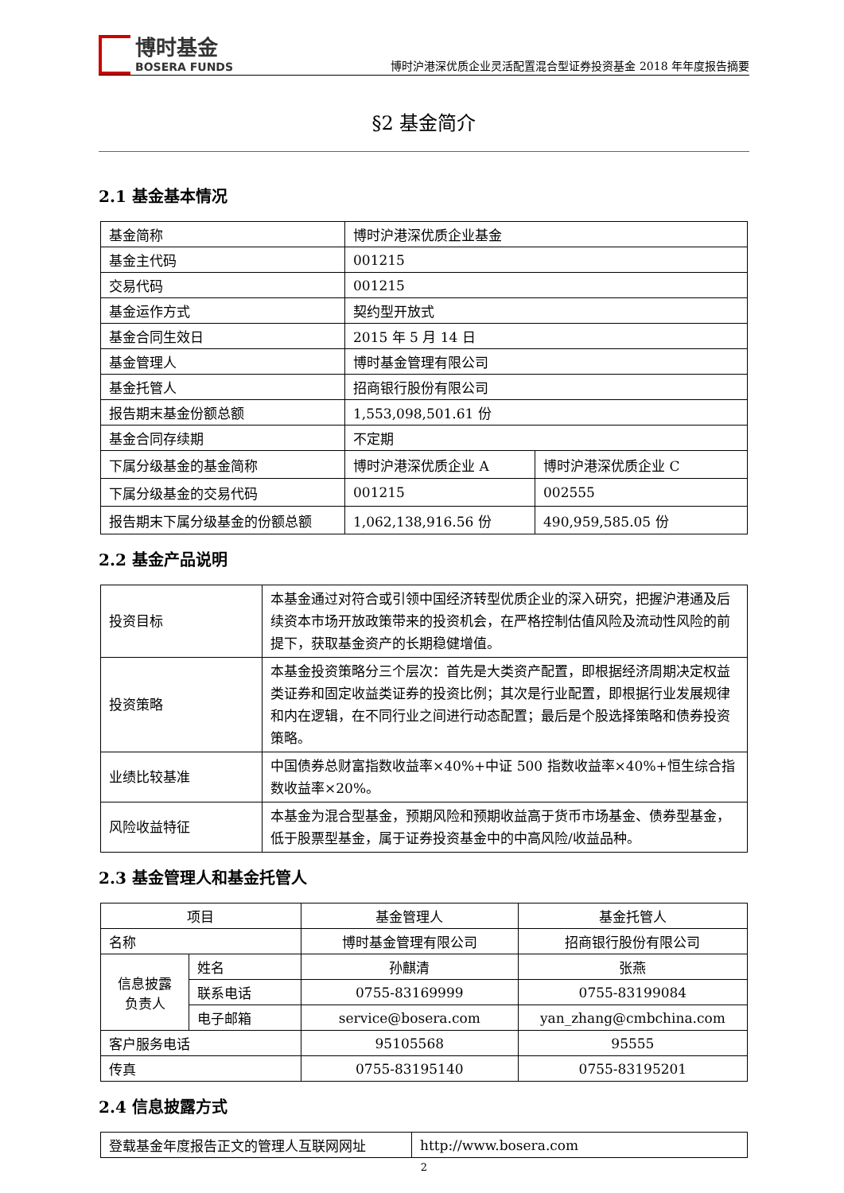博时基金
BOSERA FUNDS
博时沪港深优质企业灵活配置混合型证券投资基金 2018 年年度报告摘要
§2 基金简介
2.1 基金基本情况
| 基金简称 | 博时沪港深优质企业基金 | |
| 基金主代码 | 001215 | |
| 交易代码 | 001215 | |
| 基金运作方式 | 契约型开放式 | |
| 基金合同生效日 | 2015 年 5 月 14 日 | |
| 基金管理人 | 博时基金管理有限公司 | |
| 基金托管人 | 招商银行股份有限公司 | |
| 报告期末基金份额总额 | 1,553,098,501.61 份 | |
| 基金合同存续期 | 不定期 | |
| 下属分级基金的基金简称 | 博时沪港深优质企业 A | 博时沪港深优质企业 C |
| 下属分级基金的交易代码 | 001215 | 002555 |
| 报告期末下属分级基金的份额总额 | 1,062,138,916.56 份 | 490,959,585.05 份 |
2.2 基金产品说明
| 投资目标 | 本基金通过对符合或引领中国经济转型优质企业的深入研究，把握沪港通及后续资本市场开放政策带来的投资机会，在严格控制估值风险及流动性风险的前提下，获取基金资产的长期稳健增值。 |
| 投资策略 | 本基金投资策略分三个层次：首先是大类资产配置，即根据经济周期决定权益类证券和固定收益类证券的投资比例；其次是行业配置，即根据行业发展规律和内在逻辑，在不同行业之间进行动态配置；最后是个股选择策略和债券投资策略。 |
| 业绩比较基准 | 中国债券总财富指数收益率×40%+中证 500 指数收益率×40%+恒生综合指数收益率×20%。 |
| 风险收益特征 | 本基金为混合型基金，预期风险和预期收益高于货币市场基金、债券型基金，低于股票型基金，属于证券投资基金中的中高风险/收益品种。 |
2.3 基金管理人和基金托管人
| 项目 | | 基金管理人 | 基金托管人 |
| 名称 | | 博时基金管理有限公司 | 招商银行股份有限公司 |
| 信息披露 负责人 | 姓名 | 孙麒清 | 张燕 |
| | 联系电话 | 0755-83169999 | 0755-83199084 |
| | 电子邮箱 | service@bosera.com | yan_zhang@cmbchina.com |
| 客户服务电话 | | 95105568 | 95555 |
| 传真 | | 0755-83195140 | 0755-83195201 |
2.4 信息披露方式
| 登载基金年度报告正文的管理人互联网网址 | http://www.bosera.com |
2